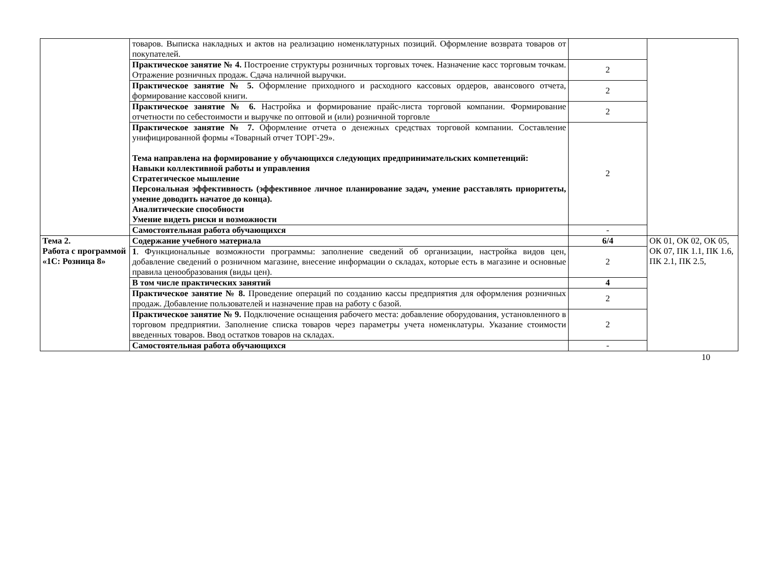| | товаров. Выписка накладных и актов на реализацию номенклатурных позиций. Оформление возврата товаров от покупателей. | | |
| | Практическое занятие № 4. Построение структуры розничных торговых точек. Назначение касс торговым точкам. Отражение розничных продаж. Сдача наличной выручки. | 2 | |
| | Практическое занятие № 5. Оформление приходного и расходного кассовых ордеров, авансового отчета, формирование кассовой книги. | 2 | |
| | Практическое занятие № 6. Настройка и формирование прайс-листа торговой компании. Формирование отчетности по себестоимости и выручке по оптовой и (или) розничной торговле | 2 | |
| | Практическое занятие № 7. Оформление отчета о денежных средствах торговой компании. Составление унифицированной формы «Товарный отчет ТОРГ-29». Тема направлена на формирование у обучающихся следующих предпринимательских компетенций: Навыки коллективной работы и управления Стратегическое мышление Персональная эффективность (эффективное личное планирование задач, умение расставлять приоритеты, умение доводить начатое до конца). Аналитические способности Умение видеть риски и возможности | 2 | |
| | Самостоятельная работа обучающихся | - | |
| Тема 2. Работа с программой «1С: Розница 8» | Содержание учебного материала | 6/4 | ОК 01, ОК 02, ОК 05, ОК 07, ПК 1.1, ПК 1.6, ПК 2.1, ПК 2.5, |
| | 1 . Функциональные возможности программы: заполнение сведений об организации, настройка видов цен, добавление сведений о розничном магазине, внесение информации о складах, которые есть в магазине и основные правила ценообразования (виды цен). | 2 | |
| | В том числе практических занятий | 4 | |
| | Практическое занятие № 8. Проведение операций по созданию кассы предприятия для оформления розничных продаж. Добавление пользователей и назначение прав на работу с базой. | 2 | |
| | Практическое занятие № 9. Подключение оснащения рабочего места: добавление оборудования, установленного в торговом предприятии. Заполнение списка товаров через параметры учета номенклатуры. Указание стоимости введенных товаров. Ввод остатков товаров на складах. | 2 | |
| | Самостоятельная работа обучающихся | - | |
10